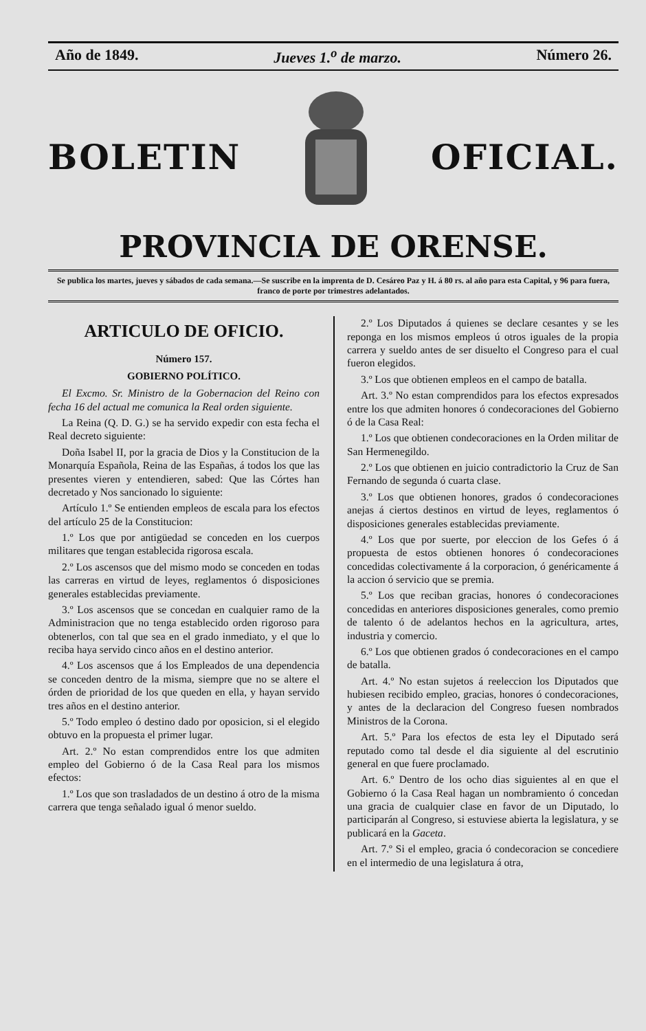Año de 1849. Jueves 1.<sup>o</sup> de marzo. Número 26.
BOLETIN OFICIAL.
PROVINCIA DE ORENSE.
Se publica los martes, jueves y sábados de cada semana.—Se suscribe en la imprenta de D. Cesáreo Paz y H. á 80 rs. al año para esta Capital, y 96 para fuera, franco de porte por trimestres adelantados.
ARTICULO DE OFICIO.
Número 157.
GOBIERNO POLÍTICO.
El Excmo. Sr. Ministro de la Gobernacion del Reino con fecha 16 del actual me comunica la Real orden siguiente.
La Reina (Q. D. G.) se ha servido expedir con esta fecha el Real decreto siguiente:
Doña Isabel II, por la gracia de Dios y la Constitucion de la Monarquía Española, Reina de las Españas, á todos los que las presentes vieren y entendieren, sabed: Que las Córtes han decretado y Nos sancionado lo siguiente:
Artículo 1.º Se entienden empleos de escala para los efectos del artículo 25 de la Constitucion:
1.º Los que por antigüedad se conceden en los cuerpos militares que tengan establecida rigorosa escala.
2.º Los ascensos que del mismo modo se conceden en todas las carreras en virtud de leyes, reglamentos ó disposiciones generales establecidas previamente.
3.º Los ascensos que se concedan en cualquier ramo de la Administracion que no tenga establecido orden rigoroso para obtenerlos, con tal que sea en el grado inmediato, y el que lo reciba haya servido cinco años en el destino anterior.
4.º Los ascensos que á los Empleados de una dependencia se conceden dentro de la misma, siempre que no se altere el órden de prioridad de los que queden en ella, y hayan servido tres años en el destino anterior.
5.º Todo empleo ó destino dado por oposicion, si el elegido obtuvo en la propuesta el primer lugar.
Art. 2.º No estan comprendidos entre los que admiten empleo del Gobierno ó de la Casa Real para los mismos efectos:
1.º Los que son trasladados de un destino á otro de la misma carrera que tenga señalado igual ó menor sueldo.
2.º Los Diputados á quienes se declare cesantes y se les reponga en los mismos empleos ú otros iguales de la propia carrera y sueldo antes de ser disuelto el Congreso para el cual fueron elegidos.
3.º Los que obtienen empleos en el campo de batalla.
Art. 3.º No estan comprendidos para los efectos expresados entre los que admiten honores ó condecoraciones del Gobierno ó de la Casa Real:
1.º Los que obtienen condecoraciones en la Orden militar de San Hermenegildo.
2.º Los que obtienen en juicio contradictorio la Cruz de San Fernando de segunda ó cuarta clase.
3.º Los que obtienen honores, grados ó condecoraciones anejas á ciertos destinos en virtud de leyes, reglamentos ó disposiciones generales establecidas previamente.
4.º Los que por suerte, por eleccion de los Gefes ó á propuesta de estos obtienen honores ó condecoraciones concedidas colectivamente á la corporacion, ó genéricamente á la accion ó servicio que se premia.
5.º Los que reciban gracias, honores ó condecoraciones concedidas en anteriores disposiciones generales, como premio de talento ó de adelantos hechos en la agricultura, artes, industria y comercio.
6.º Los que obtienen grados ó condecoraciones en el campo de batalla.
Art. 4.º No estan sujetos á reeleccion los Diputados que hubiesen recibido empleo, gracias, honores ó condecoraciones, y antes de la declaracion del Congreso fuesen nombrados Ministros de la Corona.
Art. 5.º Para los efectos de esta ley el Diputado será reputado como tal desde el dia siguiente al del escrutinio general en que fuere proclamado.
Art. 6.º Dentro de los ocho dias siguientes al en que el Gobierno ó la Casa Real hagan un nombramiento ó concedan una gracia de cualquier clase en favor de un Diputado, lo participarán al Congreso, si estuviese abierta la legislatura, y se publicará en la Gaceta.
Art. 7.º Si el empleo, gracia ó condecoracion se concediere en el intermedio de una legislatura á otra,